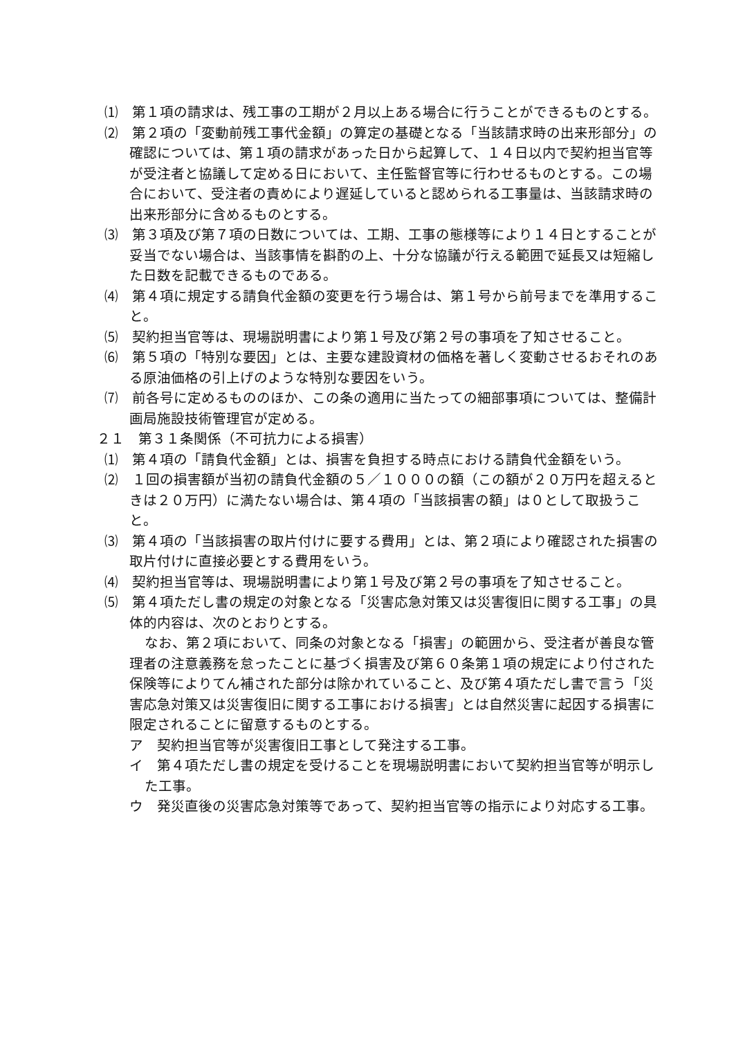⑴　第１項の請求は、残工事の工期が２月以上ある場合に行うことができるものとする。
⑵　第２項の「変動前残工事代金額」の算定の基礎となる「当該請求時の出来形部分」の確認については、第１項の請求があった日から起算して、１４日以内で契約担当官等が受注者と協議して定める日において、主任監督官等に行わせるものとする。この場合において、受注者の責めにより遅延していると認められる工事量は、当該請求時の出来形部分に含めるものとする。
⑶　第３項及び第７項の日数については、工期、工事の態様等により１４日とすることが妥当でない場合は、当該事情を斟酌の上、十分な協議が行える範囲で延長又は短縮した日数を記載できるものである。
⑷　第４項に規定する請負代金額の変更を行う場合は、第１号から前号までを準用すること。
⑸　契約担当官等は、現場説明書により第１号及び第２号の事項を了知させること。
⑹　第５項の「特別な要因」とは、主要な建設資材の価格を著しく変動させるおそれのある原油価格の引上げのような特別な要因をいう。
⑺　前各号に定めるもののほか、この条の適用に当たっての細部事項については、整備計画局施設技術管理官が定める。
２１　第３１条関係（不可抗力による損害）
⑴　第４項の「請負代金額」とは、損害を負担する時点における請負代金額をいう。
⑵　１回の損害額が当初の請負代金額の５／１０００の額（この額が２０万円を超えるときは２０万円）に満たない場合は、第４項の「当該損害の額」は０として取扱うこと。
⑶　第４項の「当該損害の取片付けに要する費用」とは、第２項により確認された損害の取片付けに直接必要とする費用をいう。
⑷　契約担当官等は、現場説明書により第１号及び第２号の事項を了知させること。
⑸　第４項ただし書の規定の対象となる「災害応急対策又は災害復旧に関する工事」の具体的内容は、次のとおりとする。
なお、第２項において、同条の対象となる「損害」の範囲から、受注者が善良な管理者の注意義務を怠ったことに基づく損害及び第６０条第１項の規定により付された保険等によりてん補された部分は除かれていること、及び第４項ただし書で言う「災害応急対策又は災害復旧に関する工事における損害」とは自然災害に起因する損害に限定されることに留意するものとする。
ア　契約担当官等が災害復旧工事として発注する工事。
イ　第４項ただし書の規定を受けることを現場説明書において契約担当官等が明示した工事。
ウ　発災直後の災害応急対策等であって、契約担当官等の指示により対応する工事。